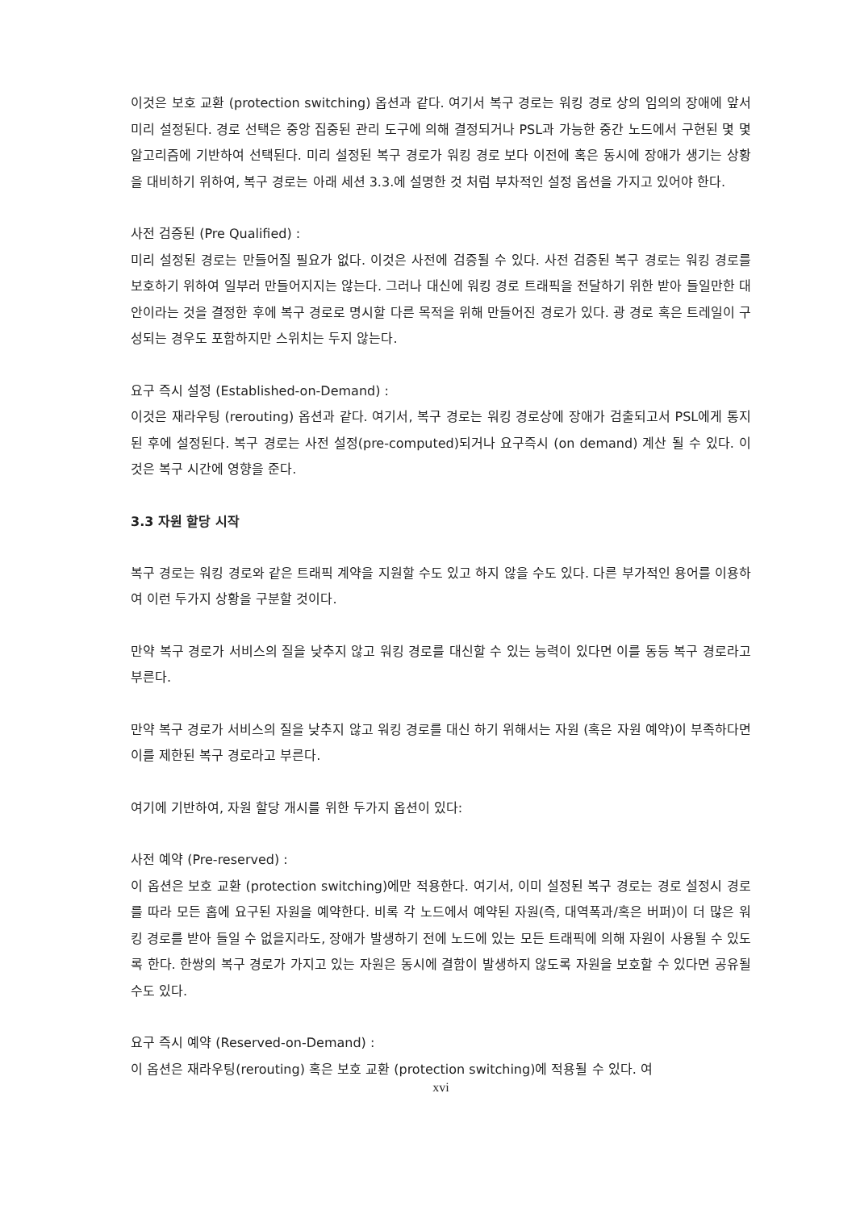이것은 보호 교환 (protection switching) 옵션과 같다. 여기서 복구 경로는 워킹 경로 상의 임의의 장애에 앞서 미리 설정된다. 경로 선택은 중앙 집중된 관리 도구에 의해 결정되거나 PSL과 가능한 중간 노드에서 구현된 몇 몇 알고리즘에 기반하여 선택된다. 미리 설정된 복구 경로가 워킹 경로 보다 이전에 혹은 동시에 장애가 생기는 상황을 대비하기 위하여, 복구 경로는 아래 세션 3.3.에 설명한 것 처럼 부차적인 설정 옵션을 가지고 있어야 한다.
사전 검증된 (Pre Qualified) :
미리 설정된 경로는 만들어질 필요가 없다. 이것은 사전에 검증될 수 있다. 사전 검증된 복구 경로는 워킹 경로를 보호하기 위하여 일부러 만들어지지는 않는다. 그러나 대신에 워킹 경로 트래픽을 전달하기 위한 받아 들일만한 대안이라는 것을 결정한 후에 복구 경로로 명시할 다른 목적을 위해 만들어진 경로가 있다. 광 경로 혹은 트레일이 구성되는 경우도 포함하지만 스위치는 두지 않는다.
요구 즉시 설정 (Established-on-Demand) :
이것은 재라우팅 (rerouting) 옵션과 같다. 여기서, 복구 경로는 워킹 경로상에 장애가 검출되고서 PSL에게 통지된 후에 설정된다. 복구 경로는 사전 설정(pre-computed)되거나 요구즉시 (on demand) 계산 될 수 있다. 이것은 복구 시간에 영향을 준다.
3.3 자원 할당 시작
복구 경로는 워킹 경로와 같은 트래픽 계약을 지원할 수도 있고 하지 않을 수도 있다. 다른 부가적인 용어를 이용하여 이런 두가지 상황을 구분할 것이다.
만약 복구 경로가 서비스의 질을 낮추지 않고 워킹 경로를 대신할 수 있는 능력이 있다면 이를 동등 복구 경로라고 부른다.
만약 복구 경로가 서비스의 질을 낮추지 않고 워킹 경로를 대신 하기 위해서는 자원 (혹은 자원 예약)이 부족하다면 이를 제한된 복구 경로라고 부른다.
여기에 기반하여, 자원 할당 개시를 위한 두가지 옵션이 있다:
사전 예약 (Pre-reserved) :
이 옵션은 보호 교환 (protection switching)에만 적용한다. 여기서, 이미 설정된 복구 경로는 경로 설정시 경로를 따라 모든 홉에 요구된 자원을 예약한다. 비록 각 노드에서 예약된 자원(즉, 대역폭과/혹은 버퍼)이 더 많은 워킹 경로를 받아 들일 수 없을지라도, 장애가 발생하기 전에 노드에 있는 모든 트래픽에 의해 자원이 사용될 수 있도록 한다. 한쌍의 복구 경로가 가지고 있는 자원은 동시에 결함이 발생하지 않도록 자원을 보호할 수 있다면 공유될 수도 있다.
요구 즉시 예약 (Reserved-on-Demand) :
이 옵션은 재라우팅(rerouting) 혹은 보호 교환 (protection switching)에 적용될 수 있다. 여
xvi